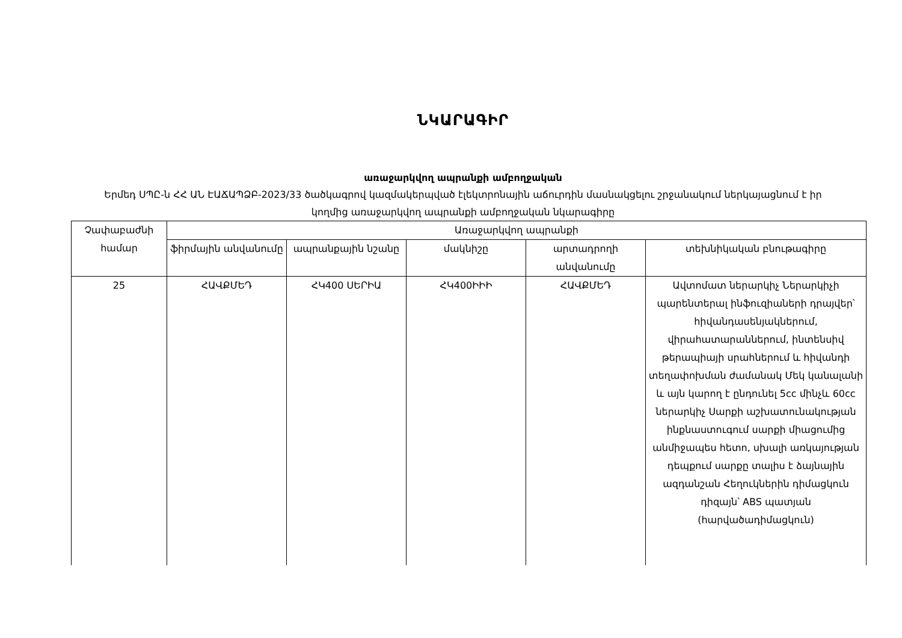ՆԿԱՐԱԳԻՐ
առաջարկվող ապրանքի ամբողջական
Երմեդ ՍՊԸ-ն ՀՀ ԱՆ ԷԱՃԱՊՁԲ-2023/33 ծածկագրով կազմակերպված էլեկտրոնային աճուրդին մասնակցելու շրջանակում ներկայացնում է իր կողմից առաջարկվող ապրանքի ամբողջական նկարագիրը
| Չափաբաժնի համար | Առաջարկվող ապրանքի | | | | |
| --- | --- | --- | --- | --- | --- |
| | ֆիրմային անվանումը | ապրանքային նշանը | մակնիշը | արտադրողի անվանումը | տեխնիկական բնութագիրը |
| 25 | ՀԱՎՔՄԵԴ | ՀԿ400 ՍԵՐԻԱ | ՀԿ400ԻԻԻ | ՀԱՎՔՄԵԴ | Ավտոմատ ներարկիչ Ներարկիչի պարենտերալ ինֆուզիաների դրայվեր՝ հիվանդասենյակներում, վիրահատարաններում, ինտենսիվ թերապիայի սրահներում և հիվանդի տեղափոխման ժամանակ Մեկ կանալանի և այն կարող է ընդունել 5cc մինչև 60cc ներարկիչ Սարքի աշխատունակության ինքնաստուգում սարքի միացումից անմիջապես հետո, սխալի առկայության դեպքում սարքը տալիս է ձայնային ազդանշան Հեղուկներին դիմացկուն դիզայն՝ ABS պատյան (հարվածադիմացկուն) |